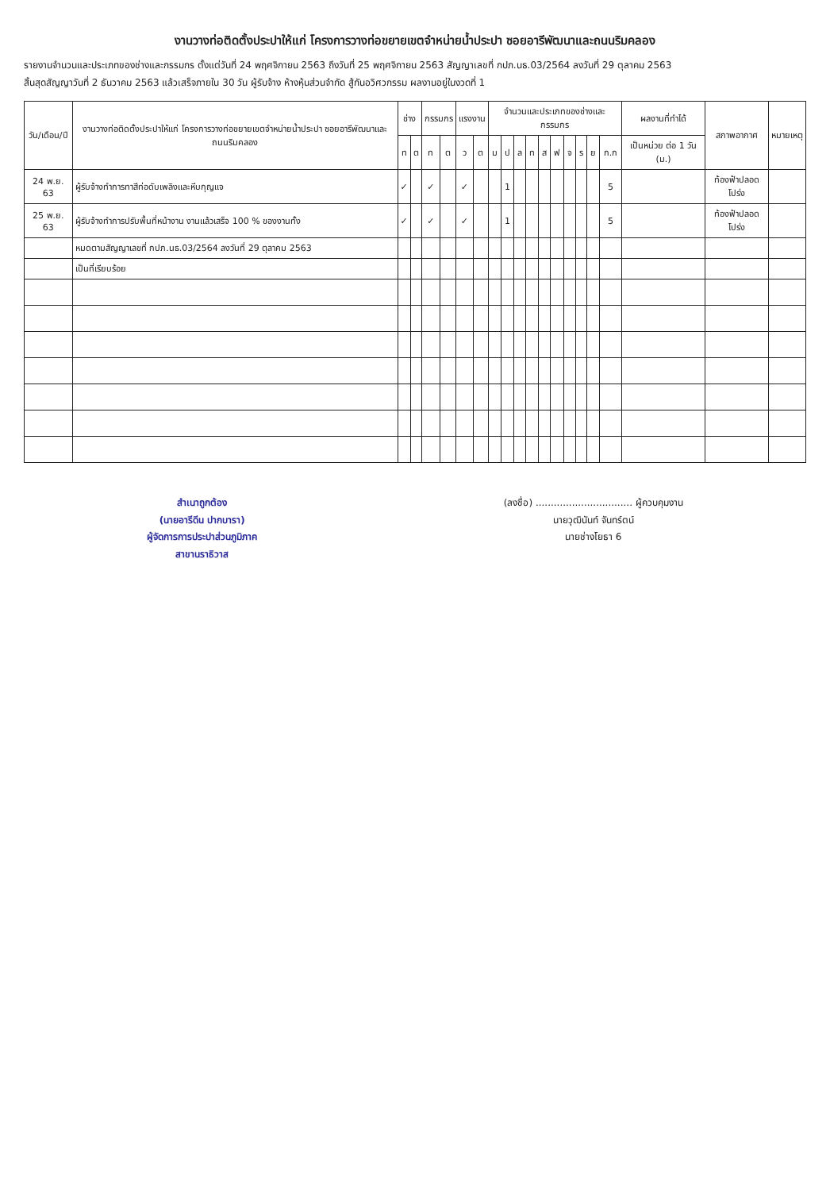งานวางท่อติดตั้งประปาให้แก่ โครงการวางท่อขยายเขตจำหน่ายน้ำประปา ซอยอารีพัฒนาและถนนริมคลอง
รายงานจำนวนและประเภทของช่างและกรรมกร ตั้งแต่วันที่ 24 พฤศจิกายน 2563 ถึงวันที่ 25 พฤศจิกายน 2563 สัญญาเลขที่ กปภ.นธ.03/2564 ลงวันที่ 29 ตุลาคม 2563
สิ้นสุดสัญญาวันที่ 2 ธันวาคม 2563 แล้วเสร็จภายใน 30 วัน ผู้รับจ้าง ห้างหุ้นส่วนจำกัด สู้กันอวิศวกรรม ผลงานอยู่ในงวดที่ 1
| วัน/เดือน/ปี | งานวางท่อติดตั้งประปาให้แก่ โครงการวางท่อขยายเขตจำหน่ายน้ำประปา ซอยอารีพัฒนาและถนนริมคลอง | ช่าง | | กรรมกร | | แรงงาน | | จำนวนและประเภทของช่างและกรรมกร | | | | | | | | | | ผลงานที่ทำได้ | สภาพอากาศ | หมายเหตุ |
| --- | --- | --- | --- | --- | --- | --- | --- | --- | --- | --- | --- | --- | --- | --- | --- | --- | --- | --- | --- | --- |
| | | ท | ต | ท | ต | ว | ต | ม | ป | ล | ท | ส | ฟ | จ | ร | ย | ก.ก | เป็นหน่วย ต่อ 1 วัน (ม.) | | |
| 24 พ.ย. 63 | ผู้รับจ้างทำการทาสีท่อดับเพลิงและหีบกุญแจ | ✓ | | ✓ | | ✓ | | | 1 | | | | | | | | 5 | | ท้องฟ้าปลอดโปร่ง | |
| 25 พ.ย. 63 | ผู้รับจ้างทำการปรับพื้นที่หน้างาน งานแล้วเสร็จ 100 % ของงานทั้ง | ✓ | | ✓ | | ✓ | | | 1 | | | | | | | | 5 | | ท้องฟ้าปลอดโปร่ง | |
| | หมดตามสัญญาเลขที่ กปภ.นธ.03/2564 ลงวันที่ 29 ตุลาคม 2563 | | | | | | | | | | | | | | | | | | | |
| | เป็นที่เรียบร้อย | | | | | | | | | | | | | | | | | | | |
สำเนาถูกต้อง
(นายอารีดีน ปากบารา)
ผู้จัดการการประปาส่วนภูมิภาค
สาขานราธิวาส
(ลงชื่อ) ................................ ผู้ควบคุมงาน
นายวุฒินันท์ จันทร์ตน์
นายช่างโยธา 6